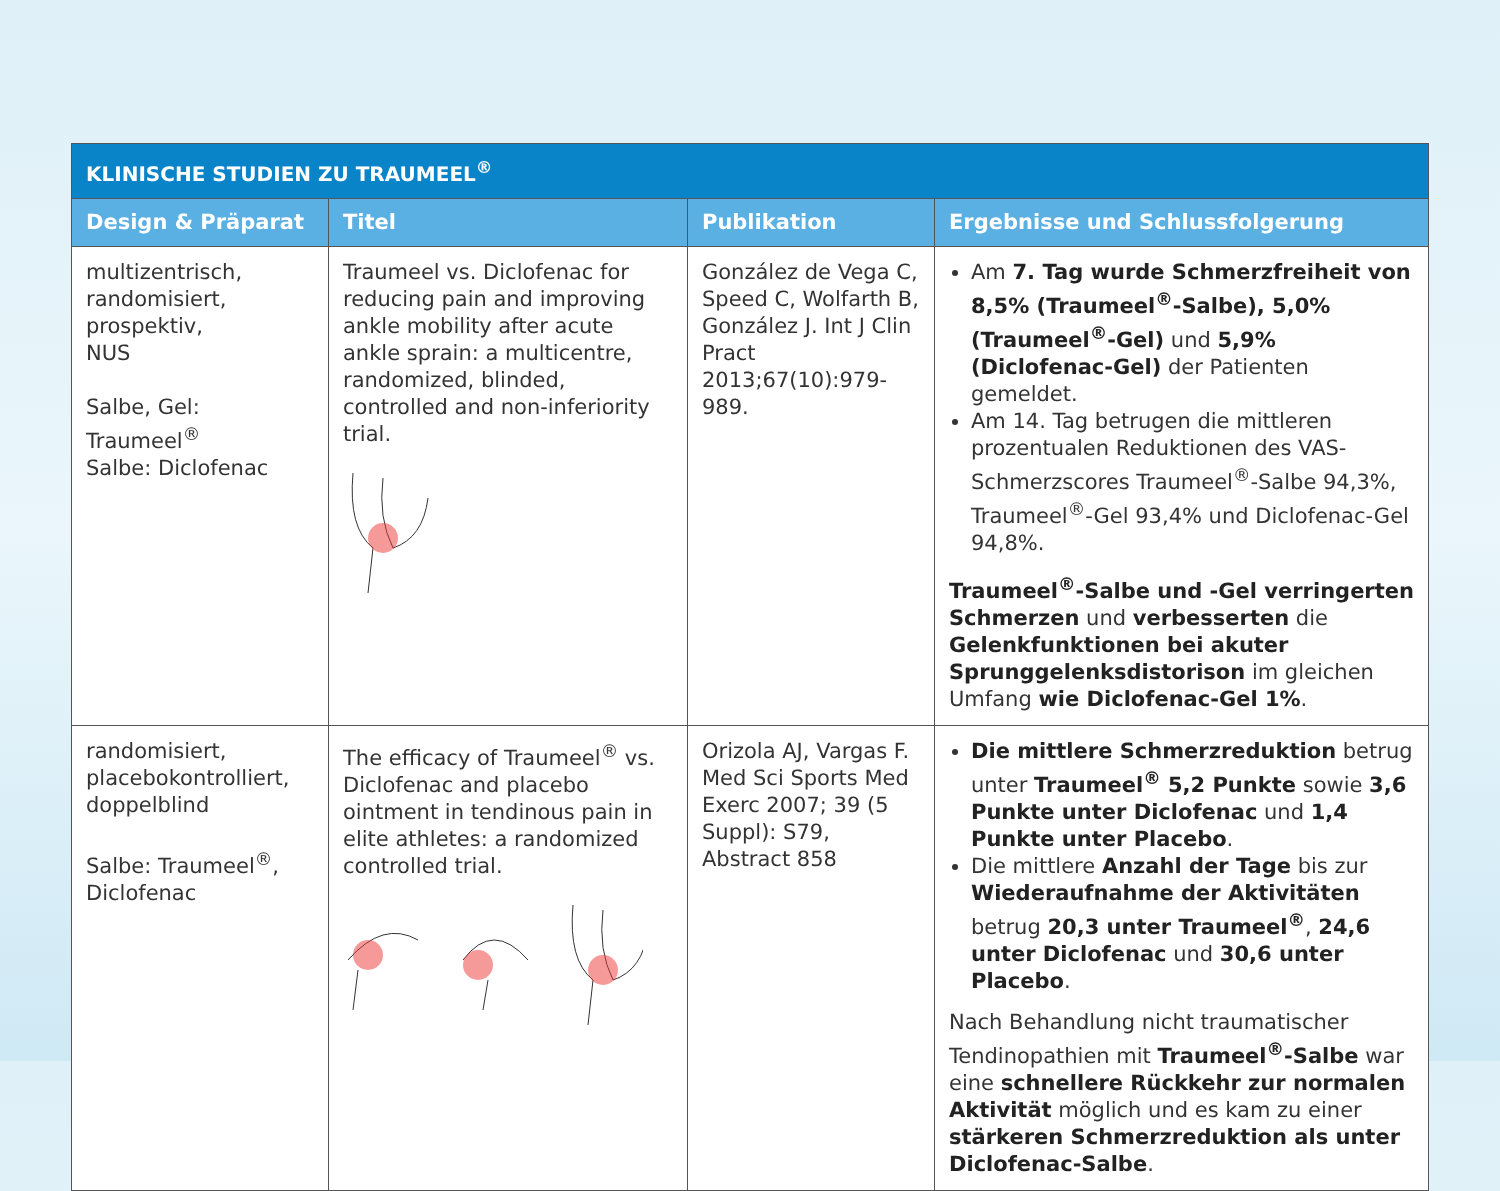| KLINISCHE STUDIEN ZU TRAUMEEL<sup>®</sup> | | | |
| Design & Präparat | Titel | Publikation | Ergebnisse und Schlussfolgerung |
| multizentrisch, randomisiert, prospektiv, NUS Salbe, Gel: Traumeel<sup>®</sup> Salbe: Diclofenac | Traumeel vs. Diclofenac for reducing pain and improving ankle mobility after acute ankle sprain: a multicentre, randomized, blinded, controlled and non-inferiority trial. | González de Vega C, Speed C, Wolfarth B, González J. Int J Clin Pract 2013;67(10):979-989. | Am 7. Tag wurde Schmerzfreiheit von 8,5% (Traumeel<sup>®</sup>-Salbe), 5,0% (Traumeel<sup>®</sup>-Gel) und 5,9% (Diclofenac-Gel) der Patienten gemeldet. Am 14. Tag betrugen die mittleren prozentualen Reduktionen des VAS-Schmerzscores Traumeel<sup>®</sup>-Salbe 94,3%, Traumeel<sup>®</sup>-Gel 93,4% und Diclofenac-Gel 94,8%. Traumeel<sup>®</sup>-Salbe und -Gel verringerten Schmerzen und verbesserten die Gelenkfunktionen bei akuter Sprunggelenksdistorison im gleichen Umfang wie Diclofenac-Gel 1% . |
| randomisiert, placebokontrolliert, doppelblind Salbe: Traumeel<sup>®</sup>, Diclofenac | The efficacy of Traumeel<sup>®</sup> vs. Diclofenac and placebo ointment in tendinous pain in elite athletes: a randomized controlled trial. | Orizola AJ, Vargas F. Med Sci Sports Med Exerc 2007; 39 (5 Suppl): S79, Abstract 858 | Die mittlere Schmerzreduktion betrug unter Traumeel<sup>®</sup> 5,2 Punkte sowie 3,6 Punkte unter Diclofenac und 1,4 Punkte unter Placebo . Die mittlere Anzahl der Tage bis zur Wiederaufnahme der Aktivitäten betrug 20,3 unter Traumeel<sup>®</sup> , 24,6 unter Diclofenac und 30,6 unter Placebo . Nach Behandlung nicht traumatischer Tendinopathien mit Traumeel<sup>®</sup>-Salbe war eine schnellere Rückkehr zur normalen Aktivität möglich und es kam zu einer stärkeren Schmerzreduktion als unter Diclofenac-Salbe . |